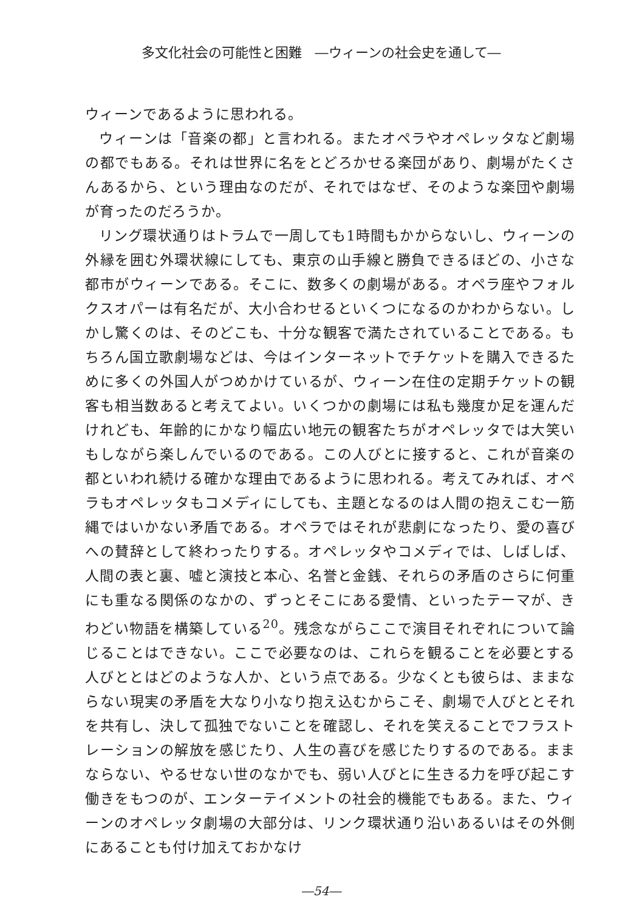多文化社会の可能性と困難　―ウィーンの社会史を通して―
ウィーンであるように思われる。
ウィーンは「音楽の都」と言われる。またオペラやオペレッタなど劇場の都でもある。それは世界に名をとどろかせる楽団があり、劇場がたくさんあるから、という理由なのだが、それではなぜ、そのような楽団や劇場が育ったのだろうか。
リング環状通りはトラムで一周しても1時間もかからないし、ウィーンの外縁を囲む外環状線にしても、東京の山手線と勝負できるほどの、小さな都市がウィーンである。そこに、数多くの劇場がある。オペラ座やフォルクスオパーは有名だが、大小合わせるといくつになるのかわからない。しかし驚くのは、そのどこも、十分な観客で満たされていることである。もちろん国立歌劇場などは、今はインターネットでチケットを購入できるために多くの外国人がつめかけているが、ウィーン在住の定期チケットの観客も相当数あると考えてよい。いくつかの劇場には私も幾度か足を運んだけれども、年齢的にかなり幅広い地元の観客たちがオペレッタでは大笑いもしながら楽しんでいるのである。この人びとに接すると、これが音楽の都といわれ続ける確かな理由であるように思われる。考えてみれば、オペラもオペレッタもコメディにしても、主題となるのは人間の抱えこむ一筋縄ではいかない矛盾である。オペラではそれが悲劇になったり、愛の喜びへの賛辞として終わったりする。オペレッタやコメディでは、しばしば、人間の表と裏、嘘と演技と本心、名誉と金銭、それらの矛盾のさらに何重にも重なる関係のなかの、ずっとそこにある愛情、といったテーマが、きわどい物語を構築している<sup>20</sup>。残念ながらここで演目それぞれについて論じることはできない。ここで必要なのは、これらを観ることを必要とする人びととはどのような人か、という点である。少なくとも彼らは、ままならない現実の矛盾を大なり小なり抱え込むからこそ、劇場で人びととそれを共有し、決して孤独でないことを確認し、それを笑えることでフラストレーションの解放を感じたり、人生の喜びを感じたりするのである。ままならない、やるせない世のなかでも、弱い人びとに生きる力を呼び起こす働きをもつのが、エンターテイメントの社会的機能でもある。また、ウィーンのオペレッタ劇場の大部分は、リンク環状通り沿いあるいはその外側にあることも付け加えておかなけ
―54―